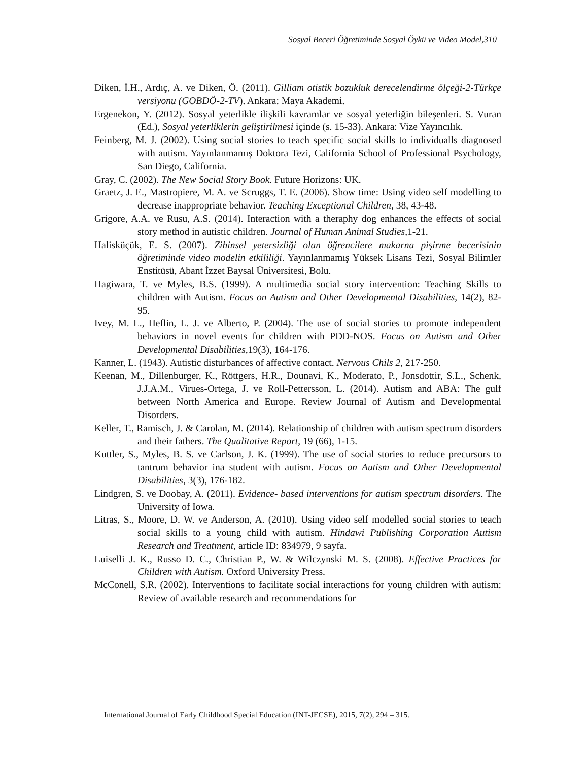Sosyal Beceri Öğretiminde Sosyal Öykü ve Video Model,310
Diken, İ.H., Ardıç, A. ve Diken, Ö. (2011). Gilliam otistik bozukluk derecelendirme ölçeği-2-Türkçe versiyonu (GOBDÖ-2-TV). Ankara: Maya Akademi.
Ergenekon, Y. (2012). Sosyal yeterlikle ilişkili kavramlar ve sosyal yeterliğin bileşenleri. S. Vuran (Ed.), Sosyal yeterliklerin geliştirilmesi içinde (s. 15-33). Ankara: Vize Yayıncılık.
Feinberg, M. J. (2002). Using social stories to teach specific social skills to individualls diagnosed with autism. Yayınlanmamış Doktora Tezi, California School of Professional Psychology, San Diego, California.
Gray, C. (2002). The New Social Story Book. Future Horizons: UK.
Graetz, J. E., Mastropiere, M. A. ve Scruggs, T. E. (2006). Show time: Using video self modelling to decrease inappropriate behavior. Teaching Exceptional Children, 38, 43-48.
Grigore, A.A. ve Rusu, A.S. (2014). Interaction with a theraphy dog enhances the effects of social story method in autistic children. Journal of Human Animal Studies, 1-21.
Haliskü­çük, E. S. (2007). Zihinsel yetersizliği olan öğrencilere makarna pişirme becerisinin öğretiminde video modelin etkililiği. Yayınlanmamış Yüksek Lisans Tezi, Sosyal Bilimler Enstitüsü, Abant İzzet Baysal Üniversitesi, Bolu.
Hagiwara, T. ve Myles, B.S. (1999). A multimedia social story intervention: Teaching Skills to children with Autism. Focus on Autism and Other Developmental Disabilities, 14(2), 82-95.
Ivey, M. L., Heflin, L. J. ve Alberto, P. (2004). The use of social stories to promote independent behaviors in novel events for children with PDD-NOS. Focus on Autism and Other Developmental Disabilities, 19(3), 164-176.
Kanner, L. (1943). Autistic disturbances of affective contact. Nervous Chils 2, 217-250.
Keenan, M., Dillenburger, K., Röttgers, H.R., Dounavi, K., Moderato, P., Jonsdottir, S.L., Schenk, J.J.A.M., Virues-Ortega, J. ve Roll-Pettersson, L. (2014). Autism and ABA: The gulf between North America and Europe. Review Journal of Autism and Developmental Disorders.
Keller, T., Ramisch, J. & Carolan, M. (2014). Relationship of children with autism spectrum disorders and their fathers. The Qualitative Report, 19 (66), 1-15.
Kuttler, S., Myles, B. S. ve Carlson, J. K. (1999). The use of social stories to reduce precursors to tantrum behavior ina student with autism. Focus on Autism and Other Developmental Disabilities, 3(3), 176-182.
Lindgren, S. ve Doobay, A. (2011). Evidence- based interventions for autism spectrum disorders. The University of Iowa.
Litras, S., Moore, D. W. ve Anderson, A. (2010). Using video self modelled social stories to teach social skills to a young child with autism. Hindawi Publishing Corporation Autism Research and Treatment, article ID: 834979, 9 sayfa.
Luiselli J. K., Russo D. C., Christian P., W. & Wilczynski M. S. (2008). Effective Practices for Children with Autism. Oxford University Press.
McConell, S.R. (2002). Interventions to facilitate social interactions for young children with autism: Review of available research and recommendations for
International Journal of Early Childhood Special Education (INT-JECSE), 2015, 7(2), 294 – 315.